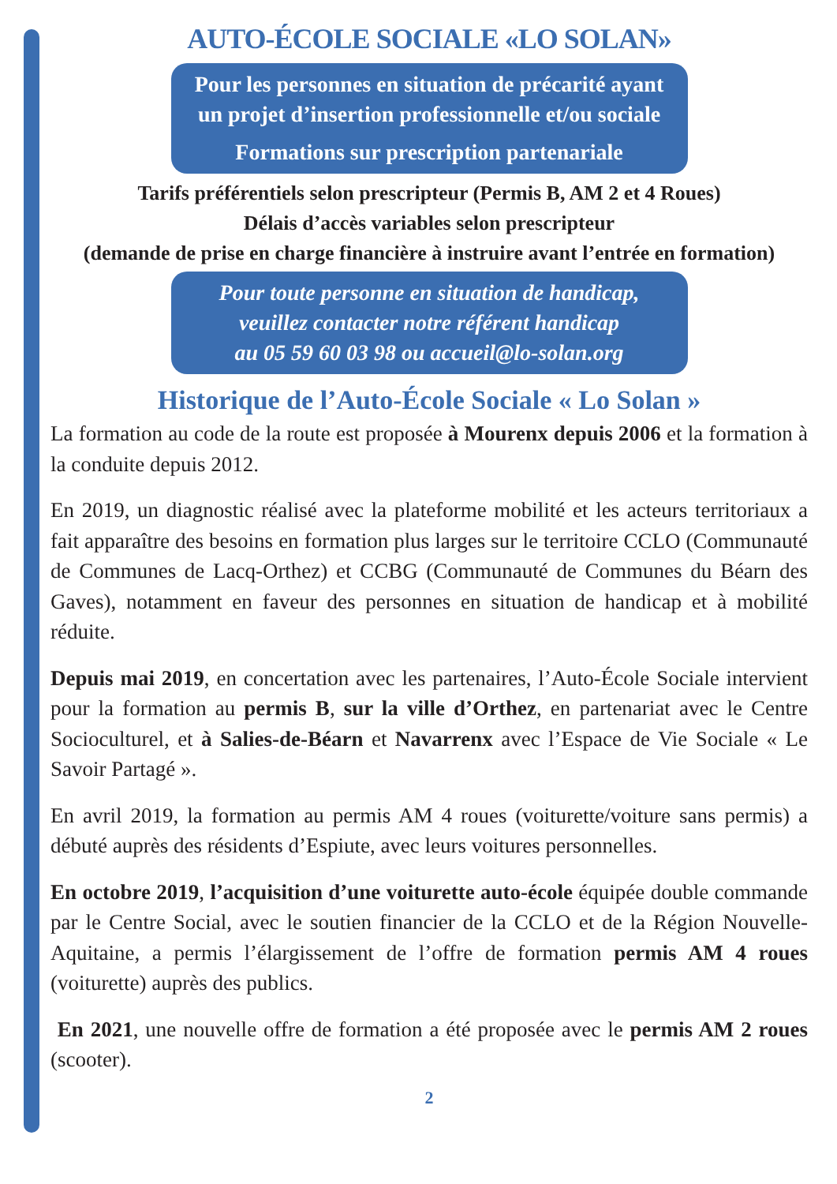AUTO-ÉCOLE SOCIALE «LO SOLAN»
Pour les personnes en situation de précarité ayant
un projet d’insertion professionnelle et/ou sociale
Formations sur prescription partenariale
Tarifs préférentiels selon prescripteur (Permis B, AM 2 et 4 Roues)
Délais d’accès variables selon prescripteur
(demande de prise en charge financière à instruire avant l’entrée en formation)
Pour toute personne en situation de handicap,
veuillez contacter notre référent handicap
au 05 59 60 03 98 ou accueil@lo-solan.org
Historique de l’Auto-École Sociale « Lo Solan »
La formation au code de la route est proposée à Mourenx depuis 2006 et la formation à la conduite depuis 2012.
En 2019, un diagnostic réalisé avec la plateforme mobilité et les acteurs territoriaux a fait apparaître des besoins en formation plus larges sur le territoire CCLO (Communauté de Communes de Lacq-Orthez) et CCBG (Communauté de Communes du Béarn des Gaves), notamment en faveur des personnes en situation de handicap et à mobilité réduite.
Depuis mai 2019, en concertation avec les partenaires, l’Auto-École Sociale intervient pour la formation au permis B, sur la ville d’Orthez, en partenariat avec le Centre Socioculturel, et à Salies-de-Béarn et Navarrenx avec l’Espace de Vie Sociale « Le Savoir Partagé ».
En avril 2019, la formation au permis AM 4 roues (voiturette/voiture sans permis) a débuté auprès des résidents d’Espiute, avec leurs voitures personnelles.
En octobre 2019, l’acquisition d’une voiturette auto-école équipée double commande par le Centre Social, avec le soutien financier de la CCLO et de la Région Nouvelle-Aquitaine, a permis l’élargissement de l’offre de formation permis AM 4 roues (voiturette) auprès des publics.
En 2021, une nouvelle offre de formation a été proposée avec le permis AM 2 roues (scooter).
2